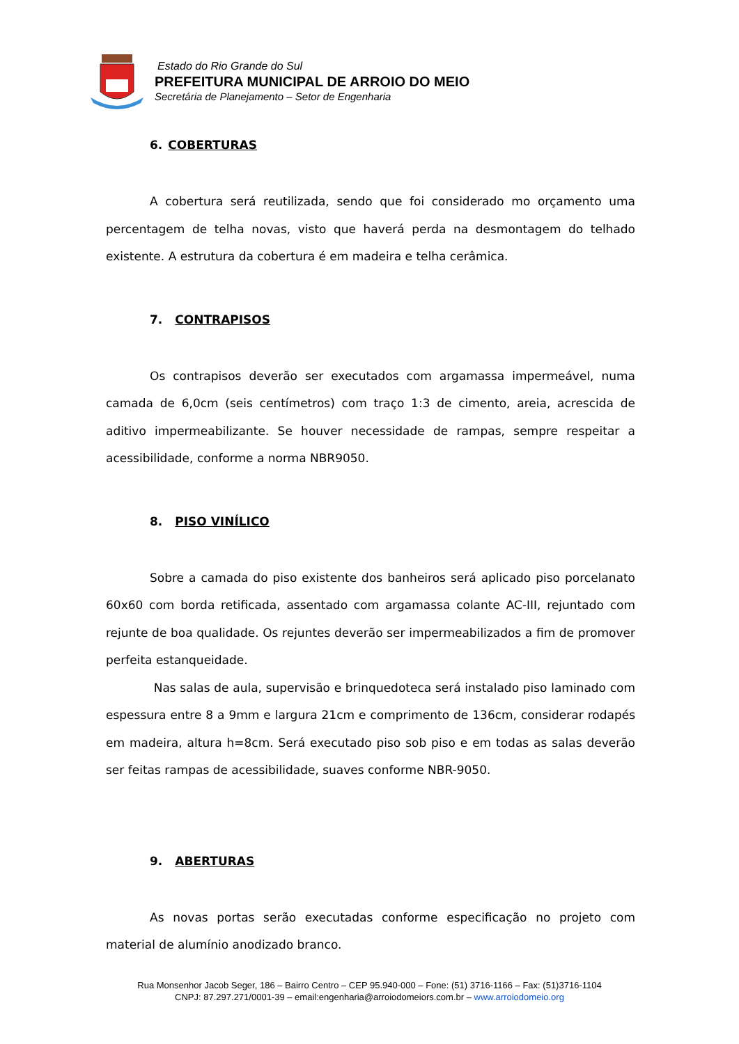Estado do Rio Grande do Sul
PREFEITURA MUNICIPAL DE ARROIO DO MEIO
Secretária de Planejamento – Setor de Engenharia
6. COBERTURAS
A cobertura será reutilizada, sendo que foi considerado mo orçamento uma percentagem de telha novas, visto que haverá perda na desmontagem do telhado existente. A estrutura da cobertura é em madeira e telha cerâmica.
7. CONTRAPISOS
Os contrapisos deverão ser executados com argamassa impermeável, numa camada de 6,0cm (seis centímetros) com traço 1:3 de cimento, areia, acrescida de aditivo impermeabilizante. Se houver necessidade de rampas, sempre respeitar a acessibilidade, conforme a norma NBR9050.
8. PISO VINÍLICO
Sobre a camada do piso existente dos banheiros será aplicado piso porcelanato 60x60 com borda retificada, assentado com argamassa colante AC-III, rejuntado com rejunte de boa qualidade. Os rejuntes deverão ser impermeabilizados a fim de promover perfeita estanqueidade.
Nas salas de aula, supervisão e brinquedoteca será instalado piso laminado com espessura entre 8 a 9mm e largura 21cm e comprimento de 136cm, considerar rodapés em madeira, altura h=8cm. Será executado piso sob piso e em todas as salas deverão ser feitas rampas de acessibilidade, suaves conforme NBR-9050.
9. ABERTURAS
As novas portas serão executadas conforme especificação no projeto com material de alumínio anodizado branco.
Rua Monsenhor Jacob Seger, 186 – Bairro Centro – CEP 95.940-000 – Fone: (51) 3716-1166 – Fax: (51)3716-1104
CNPJ: 87.297.271/0001-39 – email:engenharia@arroiodomeiors.com.br – www.arroiodomeio.org